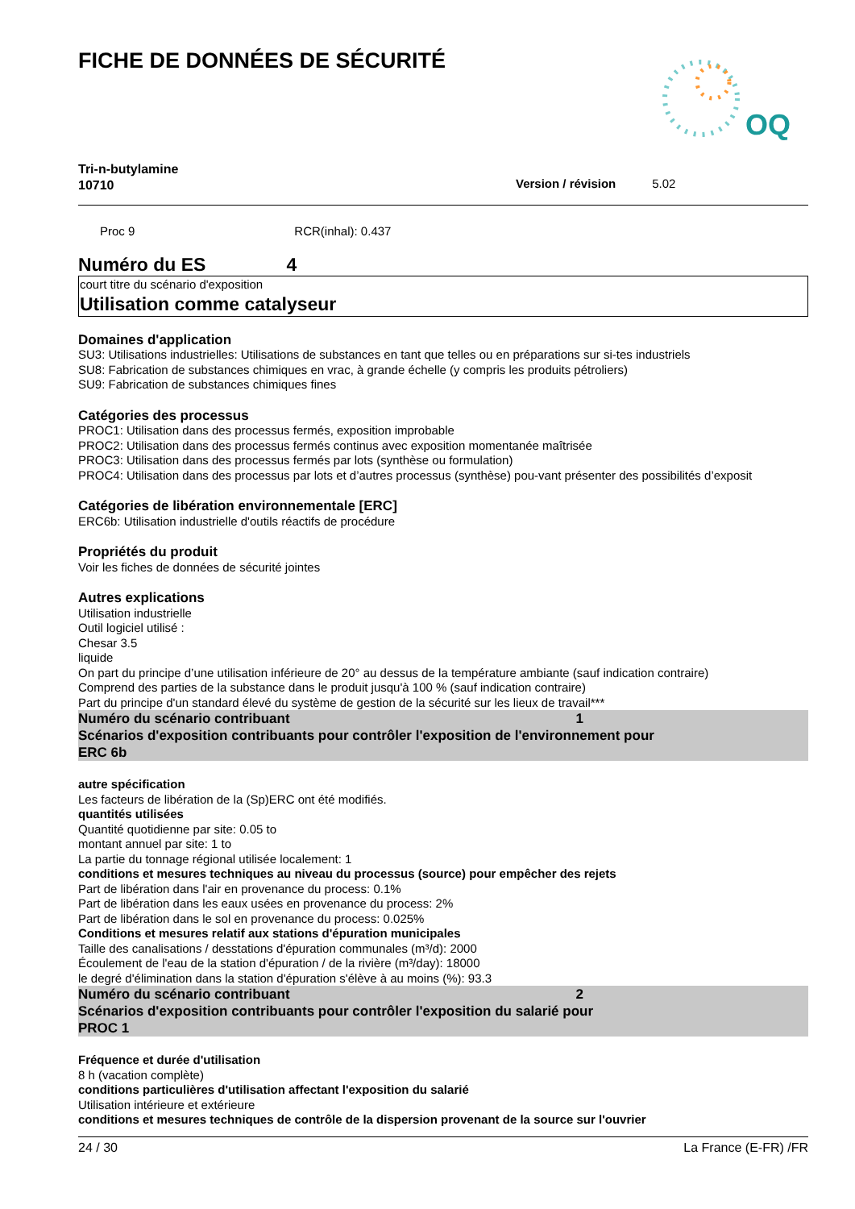FICHE DE DONNÉES DE SÉCURITÉ
OQ
Tri-n-butylamine
10710
Version / révision 5.02
Proc 9 RCR(inhal): 0.437
Numéro du ES 4
court titre du scénario d'exposition
Utilisation comme catalyseur
Domaines d'application
SU3: Utilisations industrielles: Utilisations de substances en tant que telles ou en préparations sur si-tes industriels
SU8: Fabrication de substances chimiques en vrac, à grande échelle (y compris les produits pétroliers)
SU9: Fabrication de substances chimiques fines
Catégories des processus
PROC1: Utilisation dans des processus fermés, exposition improbable
PROC2: Utilisation dans des processus fermés continus avec exposition momentanée maîtrisée
PROC3: Utilisation dans des processus fermés par lots (synthèse ou formulation)
PROC4: Utilisation dans des processus par lots et d’autres processus (synthèse) pou-vant présenter des possibilités d’exposit
Catégories de libération environnementale [ERC]
ERC6b: Utilisation industrielle d'outils réactifs de procédure
Propriétés du produit
Voir les fiches de données de sécurité jointes
Autres explications
Utilisation industrielle
Outil logiciel utilisé :
Chesar 3.5
liquide
On part du principe d’une utilisation inférieure de 20° au dessus de la température ambiante (sauf indication contraire)
Comprend des parties de la substance dans le produit jusqu'à 100 % (sauf indication contraire)
Part du principe d'un standard élevé du système de gestion de la sécurité sur les lieux de travail***
Numéro du scénario contribuant 1
Scénarios d'exposition contribuants pour contrôler l'exposition de l'environnement pour
ERC 6b
autre spécification
Les facteurs de libération de la (Sp)ERC ont été modifiés.
quantités utilisées
Quantité quotidienne par site: 0.05 to
montant annuel par site: 1 to
La partie du tonnage régional utilisée localement: 1
conditions et mesures techniques au niveau du processus (source) pour empêcher des rejets
Part de libération dans l'air en provenance du process: 0.1%
Part de libération dans les eaux usées en provenance du process: 2%
Part de libération dans le sol en provenance du process: 0.025%
Conditions et mesures relatif aux stations d'épuration municipales
Taille des canalisations / desstations d'épuration communales (m³/d): 2000
Écoulement de l'eau de la station d'épuration / de la rivière (m³/day): 18000
le degré d'élimination dans la station d'épuration s'élève à au moins (%): 93.3
Numéro du scénario contribuant 2
Scénarios d'exposition contribuants pour contrôler l'exposition du salarié pour
PROC 1
Fréquence et durée d'utilisation
8 h (vacation complète)
conditions particulières d'utilisation affectant l'exposition du salarié
Utilisation intérieure et extérieure
conditions et mesures techniques de contrôle de la dispersion provenant de la source sur l'ouvrier
24 / 30 La France (E-FR) /FR